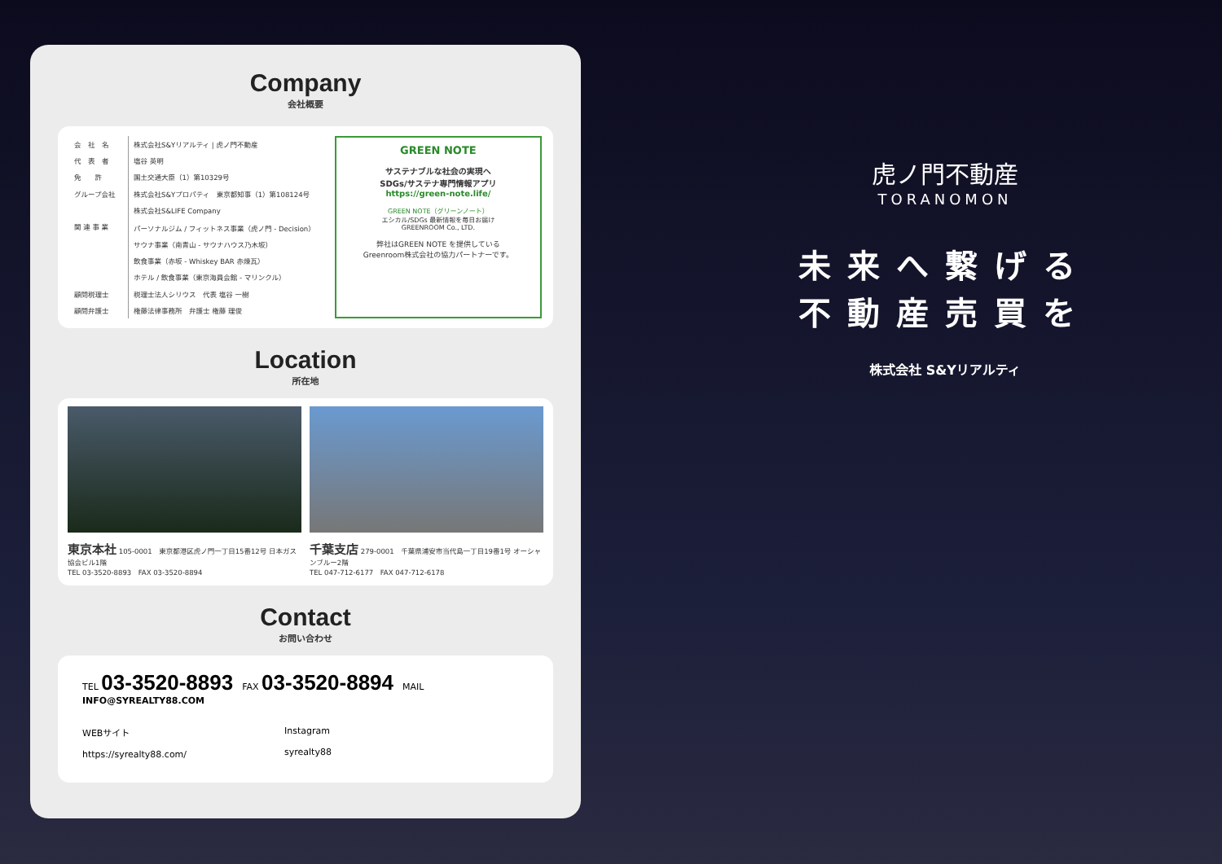Company
会社概要
| 会 社 名 | 株式会社S&Yリアルティ / 虎ノ門不動産 |
| 代 表 者 | 塩谷 英明 |
| 免 許 | 国土交通大臣（1）第10329号 |
| グループ会社 | 株式会社S&Yプロパティ 東京都知事（1）第108124号 |
| | 株式会社S&LIFE Company |
| 関 連 事 業 | パーソナルジム / フィットネス事業（虎ノ門 - Decision） |
| | サウナ事業（南青山 - サウナハウス乃木坂） |
| | 飲食事業（赤坂 - Whiskey BAR 赤煉瓦） |
| | ホテル / 飲食事業（東京海員会館 - マリンクル） |
| 顧問税理士 | 税理士法人シリウス 代表 塩谷 一樹 |
| 顧問弁護士 | 権藤法律事務所 弁護士 権藤 理俊 |
GREEN NOTE
サステナブルな社会の実現へ
SDGs/サステナ専門情報アプリ
https://green-note.life/
GREEN NOTE（グリーンノート）
エシカル/SDGs 最新情報を毎日お届け
GREENROOM Co., LTD.
弊社はGREEN NOTE を提供している
Greenroom株式会社の協力パートナーです。
Location
所在地
東京本社 105-0001　東京都港区虎ノ門一丁目15番12号 日本ガス協会ビル1階
TEL 03-3520-8893　FAX 03-3520-8894
千葉支店 279-0001　千葉県浦安市当代島一丁目19番1号 オーシャンブルー2階
TEL 047-712-6177　FAX 047-712-6178
Contact
お問い合わせ
TEL 03-3520-8893　FAX 03-3520-8894　MAIL INFO@SYREALTY88.COM
WEBサイト
https://syrealty88.com/
Instagram
syrealty88
虎ノ門不動産
TORANOMON
未来へ繋げる
不動産売買を
株式会社 S&Yリアルティ